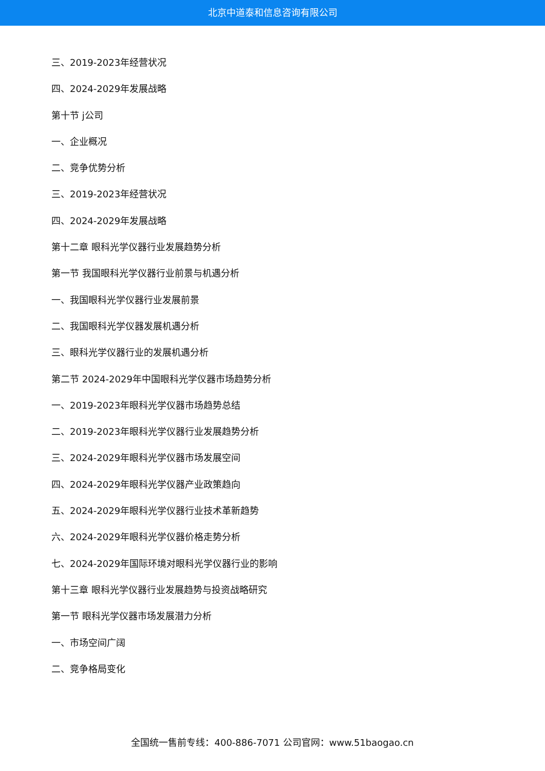北京中道泰和信息咨询有限公司
三、2019-2023年经营状况
四、2024-2029年发展战略
第十节 j公司
一、企业概况
二、竞争优势分析
三、2019-2023年经营状况
四、2024-2029年发展战略
第十二章 眼科光学仪器行业发展趋势分析
第一节 我国眼科光学仪器行业前景与机遇分析
一、我国眼科光学仪器行业发展前景
二、我国眼科光学仪器发展机遇分析
三、眼科光学仪器行业的发展机遇分析
第二节 2024-2029年中国眼科光学仪器市场趋势分析
一、2019-2023年眼科光学仪器市场趋势总结
二、2019-2023年眼科光学仪器行业发展趋势分析
三、2024-2029年眼科光学仪器市场发展空间
四、2024-2029年眼科光学仪器产业政策趋向
五、2024-2029年眼科光学仪器行业技术革新趋势
六、2024-2029年眼科光学仪器价格走势分析
七、2024-2029年国际环境对眼科光学仪器行业的影响
第十三章 眼科光学仪器行业发展趋势与投资战略研究
第一节 眼科光学仪器市场发展潜力分析
一、市场空间广阔
二、竞争格局变化
全国统一售前专线：400-886-7071 公司官网：www.51baogao.cn